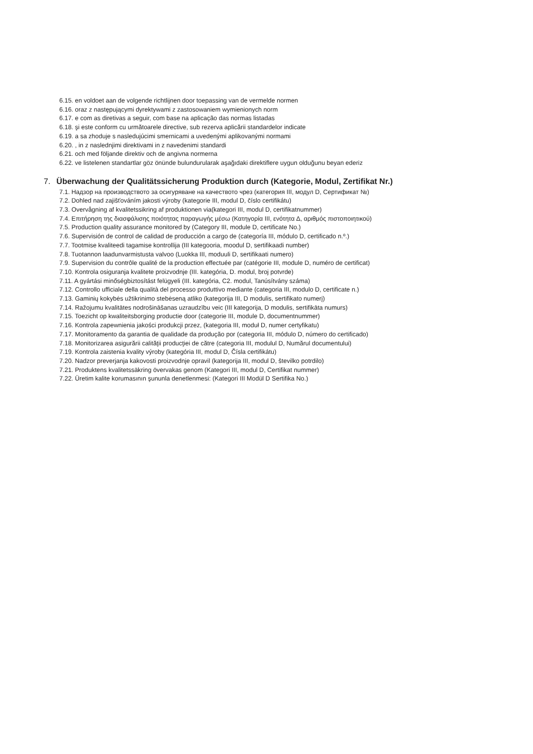6.15. en voldoet aan de volgende richtlijnen door toepassing van de vermelde normen
6.16. oraz z następującymi dyrektywami z zastosowaniem wymienionych norm
6.17. e com as diretivas a seguir, com base na aplicação das normas listadas
6.18. şi este conform cu următoarele directive, sub rezerva aplicării standardelor indicate
6.19. a sa zhoduje s nasledujúcimi smernicami a uvedenými aplikovanými normami
6.20. , in z naslednjimi direktivami in z navedenimi standardi
6.21. och med följande direktiv och de angivna normerna
6.22. ve listelenen standartlar göz önünde bulundurularak aşağıdaki direktiflere uygun olduğunu beyan ederiz
7. Überwachung der Qualitätssicherung Produktion durch (Kategorie, Modul, Zertifikat Nr.)
7.1. Надзор на производството за осигуряване на качеството чрез (категория III, модул D, Сертификат №)
7.2. Dohled nad zajišťováním jakosti výroby (kategorie III, modul D, číslo certifikátu)
7.3. Overvågning af kvalitetssikring af produktionen via(kategori III, modul D, certifikatnummer)
7.4. Επιτήρηση της διασφάλισης ποιότητας παραγωγής μέσω (Κατηγορία III, ενότητα Δ, αριθμός πιστοποιητικού)
7.5. Production quality assurance monitored by (Category III, module D, certificate No.)
7.6. Supervisión de control de calidad de producción a cargo de (categoría III, módulo D, certificado n.º.)
7.7. Tootmise kvaliteedi tagamise kontrollija (III kategooria, moodul D, sertifikaadi number)
7.8. Tuotannon laadunvarmistusta valvoo (Luokka III, moduuli D, sertifikaati numero)
7.9. Supervision du contrôle qualité de la production effectuée par (catégorie III, module D, numéro de certificat)
7.10. Kontrola osiguranja kvalitete proizvodnje (III. kategória, D. modul, broj potvrde)
7.11. A gyártási minőségbiztosítást felügyeli (III. kategória, C2. modul, Tanúsítvány száma)
7.12. Controllo ufficiale della qualità del processo produttivo mediante (categoria III, modulo D, certificate n.)
7.13. Gaminių kokybės užtikrinimo stebėseną atliko (kategorija III, D modulis, sertifikato numerį)
7.14. Ražojumu kvalitātes nodrošināšanas uzraudzību veic (III kategorija, D modulis, sertifikāta numurs)
7.15. Toezicht op kwaliteitsborging productie door (categorie III, module D, documentnummer)
7.16. Kontrola zapewnienia jakości produkcji przez, (kategoria III, moduł D, numer certyfikatu)
7.17. Monitoramento da garantia de qualidade da produção por (categoria III, módulo D, número do certificado)
7.18. Monitorizarea asigurării calităţii producţiei de către (categoria III, modulul D, Numărul documentului)
7.19. Kontrola zaistenia kvality výroby (kategória III, modul D, Čísla certifikátu)
7.20. Nadzor preverjanja kakovosti proizvodnje opravil (kategorija III, modul D, številko potrdilo)
7.21. Produktens kvalitetssäkring övervakas genom (Kategori III, modul D, Certifikat nummer)
7.22. Üretim kalite korumasının şununla denetlenmesi: (Kategori III Modül D Sertifika No.)